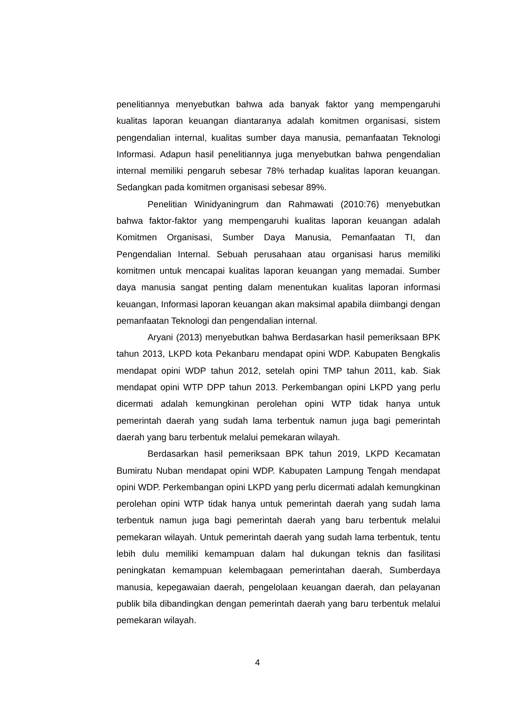penelitiannya menyebutkan bahwa ada banyak faktor yang mempengaruhi kualitas laporan keuangan diantaranya adalah komitmen organisasi, sistem pengendalian internal, kualitas sumber daya manusia, pemanfaatan Teknologi Informasi. Adapun hasil penelitiannya juga menyebutkan bahwa pengendalian internal memiliki pengaruh sebesar 78% terhadap kualitas laporan keuangan. Sedangkan pada komitmen organisasi sebesar 89%.
Penelitian Winidyaningrum dan Rahmawati (2010:76) menyebutkan bahwa faktor-faktor yang mempengaruhi kualitas laporan keuangan adalah Komitmen Organisasi, Sumber Daya Manusia, Pemanfaatan TI, dan Pengendalian Internal. Sebuah perusahaan atau organisasi harus memiliki komitmen untuk mencapai kualitas laporan keuangan yang memadai. Sumber daya manusia sangat penting dalam menentukan kualitas laporan informasi keuangan, Informasi laporan keuangan akan maksimal apabila diimbangi dengan pemanfaatan Teknologi dan pengendalian internal.
Aryani (2013) menyebutkan bahwa Berdasarkan hasil pemeriksaan BPK tahun 2013, LKPD kota Pekanbaru mendapat opini WDP. Kabupaten Bengkalis mendapat opini WDP tahun 2012, setelah opini TMP tahun 2011, kab. Siak mendapat opini WTP DPP tahun 2013. Perkembangan opini LKPD yang perlu dicermati adalah kemungkinan perolehan opini WTP tidak hanya untuk pemerintah daerah yang sudah lama terbentuk namun juga bagi pemerintah daerah yang baru terbentuk melalui pemekaran wilayah.
Berdasarkan hasil pemeriksaan BPK tahun 2019, LKPD Kecamatan Bumiratu Nuban mendapat opini WDP. Kabupaten Lampung Tengah mendapat opini WDP. Perkembangan opini LKPD yang perlu dicermati adalah kemungkinan perolehan opini WTP tidak hanya untuk pemerintah daerah yang sudah lama terbentuk namun juga bagi pemerintah daerah yang baru terbentuk melalui pemekaran wilayah. Untuk pemerintah daerah yang sudah lama terbentuk, tentu lebih dulu memiliki kemampuan dalam hal dukungan teknis dan fasilitasi peningkatan kemampuan kelembagaan pemerintahan daerah, Sumberdaya manusia, kepegawaian daerah, pengelolaan keuangan daerah, dan pelayanan publik bila dibandingkan dengan pemerintah daerah yang baru terbentuk melalui pemekaran wilayah.
4